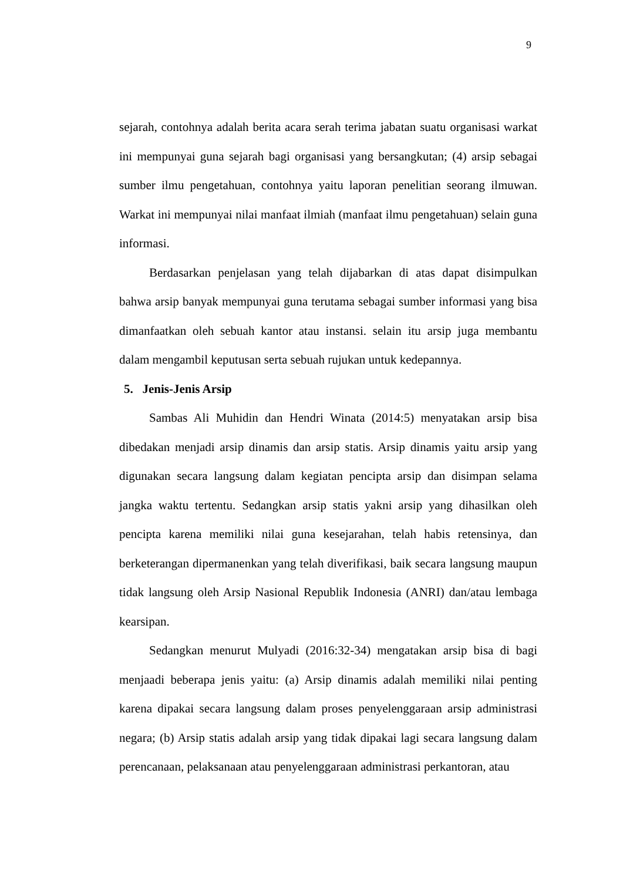9
sejarah, contohnya adalah berita acara serah terima jabatan suatu organisasi warkat ini mempunyai guna sejarah bagi organisasi yang bersangkutan; (4) arsip sebagai sumber ilmu pengetahuan, contohnya yaitu laporan penelitian seorang ilmuwan. Warkat ini mempunyai nilai manfaat ilmiah (manfaat ilmu pengetahuan) selain guna informasi.
Berdasarkan penjelasan yang telah dijabarkan di atas dapat disimpulkan bahwa arsip banyak mempunyai guna terutama sebagai sumber informasi yang bisa dimanfaatkan oleh sebuah kantor atau instansi. selain itu arsip juga membantu dalam mengambil keputusan serta sebuah rujukan untuk kedepannya.
5. Jenis-Jenis Arsip
Sambas Ali Muhidin dan Hendri Winata (2014:5) menyatakan arsip bisa dibedakan menjadi arsip dinamis dan arsip statis. Arsip dinamis yaitu arsip yang digunakan secara langsung dalam kegiatan pencipta arsip dan disimpan selama jangka waktu tertentu. Sedangkan arsip statis yakni arsip yang dihasilkan oleh pencipta karena memiliki nilai guna kesejarahan, telah habis retensinya, dan berketerangan dipermanenkan yang telah diverifikasi, baik secara langsung maupun tidak langsung oleh Arsip Nasional Republik Indonesia (ANRI) dan/atau lembaga kearsipan.
Sedangkan menurut Mulyadi (2016:32-34) mengatakan arsip bisa di bagi menjaadi beberapa jenis yaitu: (a) Arsip dinamis adalah memiliki nilai penting karena dipakai secara langsung dalam proses penyelenggaraan arsip administrasi negara; (b) Arsip statis adalah arsip yang tidak dipakai lagi secara langsung dalam perencanaan, pelaksanaan atau penyelenggaraan administrasi perkantoran, atau